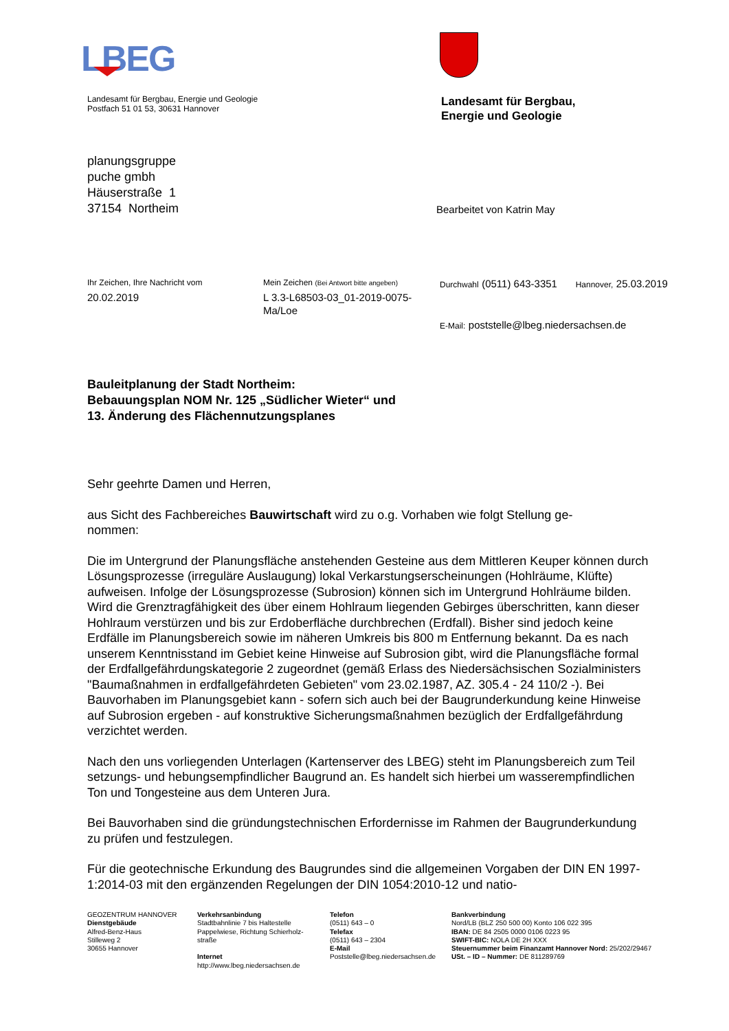LBEG
Landesamt für Bergbau, Energie und Geologie
Postfach 51 01 53, 30631 Hannover
Landesamt für Bergbau,
Energie und Geologie
planungsgruppe
puche gmbh
Häuserstraße 1
37154 Northeim
Bearbeitet von Katrin May
Ihr Zeichen, Ihre Nachricht vom
20.02.2019
Mein Zeichen (Bei Antwort bitte angeben)
L 3.3-L68503-03_01-2019-0075-
Ma/Loe
Durchwahl (0511) 643-3351 Hannover, 25.03.2019
E-Mail: poststelle@lbeg.niedersachsen.de
Bauleitplanung der Stadt Northeim:
Bebauungsplan NOM Nr. 125 „Südlicher Wieter“ und
13. Änderung des Flächennutzungsplanes
Sehr geehrte Damen und Herren,
aus Sicht des Fachbereiches Bauwirtschaft wird zu o.g. Vorhaben wie folgt Stellung ge-
nommen:
Die im Untergrund der Planungsfläche anstehenden Gesteine aus dem Mittleren Keuper können durch Lösungsprozesse (irreguläre Auslaugung) lokal Verkarstungserscheinungen (Hohlräume, Klüfte) aufweisen. Infolge der Lösungsprozesse (Subrosion) können sich im Untergrund Hohlräume bilden. Wird die Grenztragfähigkeit des über einem Hohlraum liegenden Gebirges überschritten, kann dieser Hohlraum verstürzen und bis zur Erdoberfläche durchbrechen (Erdfall). Bisher sind jedoch keine Erdfälle im Planungsbereich sowie im näheren Umkreis bis 800 m Entfernung bekannt. Da es nach unserem Kenntnisstand im Gebiet keine Hinweise auf Subrosion gibt, wird die Planungsfläche formal der Erdfallgefährdungskategorie 2 zugeordnet (gemäß Erlass des Niedersächsischen Sozialministers "Baumaßnahmen in erdfallgefährdeten Gebieten" vom 23.02.1987, AZ. 305.4 - 24 110/2 -). Bei Bauvorhaben im Planungsgebiet kann - sofern sich auch bei der Baugrunderkundung keine Hinweise auf Subrosion ergeben - auf konstruktive Sicherungsmaßnahmen bezüglich der Erdfallgefährdung verzichtet werden.
Nach den uns vorliegenden Unterlagen (Kartenserver des LBEG) steht im Planungsbereich zum Teil setzungs- und hebungsempfindlicher Baugrund an. Es handelt sich hierbei um wasserempfindlichen Ton und Tongesteine aus dem Unteren Jura.
Bei Bauvorhaben sind die gründungstechnischen Erfordernisse im Rahmen der Baugrunderkundung zu prüfen und festzulegen.
Für die geotechnische Erkundung des Baugrundes sind die allgemeinen Vorgaben der DIN EN 1997-1:2014-03 mit den ergänzenden Regelungen der DIN 1054:2010-12 und natio-
GEOZENTRUM HANNOVER
Dienstgebäude
Alfred-Benz-Haus
Stilleweg 2
30655 Hannover
Verkehrsanbindung
Stadtbahnlinie 7 bis Haltestelle
Pappelwiese, Richtung Schierholz-
straße
Internet
http://www.lbeg.niedersachsen.de
Telefon
(0511) 643 – 0
Telefax
(0511) 643 – 2304
E-Mail
Poststelle@lbeg.niedersachsen.de
Bankverbindung
Nord/LB (BLZ 250 500 00) Konto 106 022 395
IBAN: DE 84 2505 0000 0106 0223 95
SWIFT-BIC: NOLA DE 2H XXX
Steuernummer beim Finanzamt Hannover Nord: 25/202/29467
USt. – ID – Nummer: DE 811289769